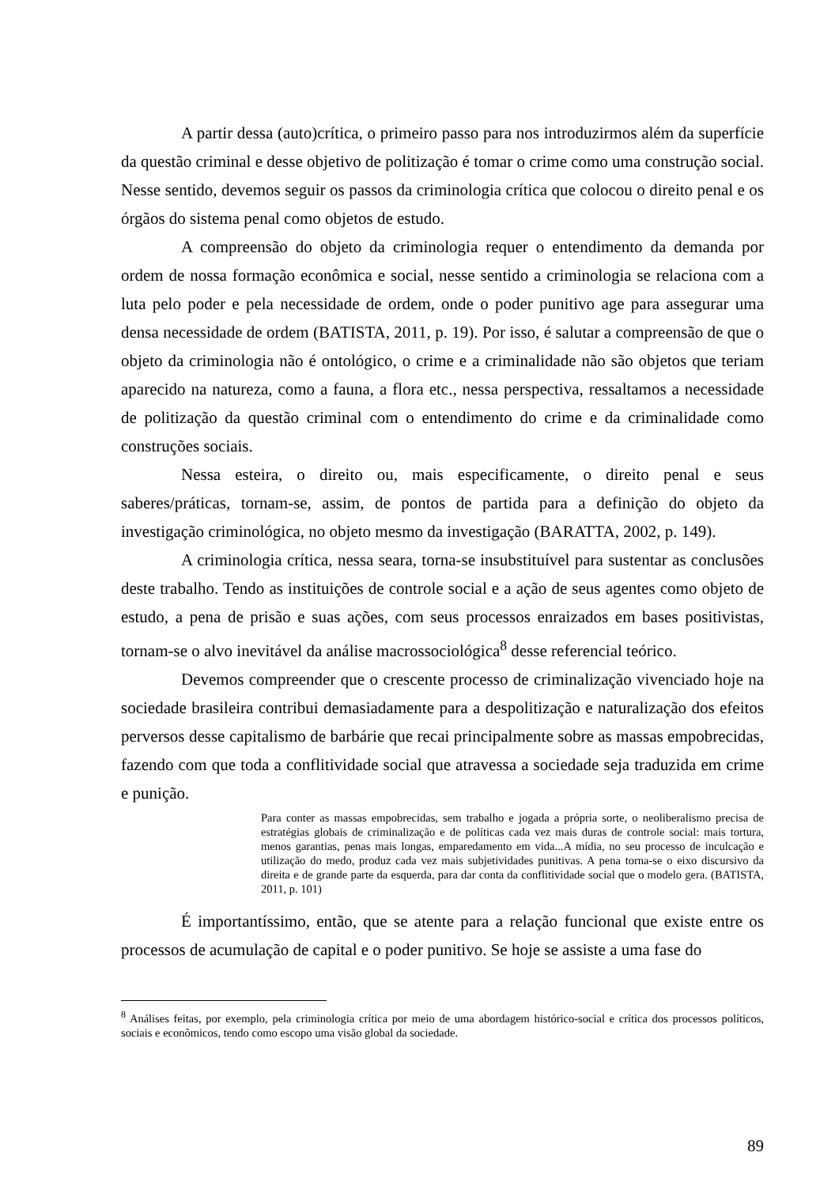A partir dessa (auto)crítica, o primeiro passo para nos introduzirmos além da superfície da questão criminal e desse objetivo de politização é tomar o crime como uma construção social. Nesse sentido, devemos seguir os passos da criminologia crítica que colocou o direito penal e os órgãos do sistema penal como objetos de estudo.
A compreensão do objeto da criminologia requer o entendimento da demanda por ordem de nossa formação econômica e social, nesse sentido a criminologia se relaciona com a luta pelo poder e pela necessidade de ordem, onde o poder punitivo age para assegurar uma densa necessidade de ordem (BATISTA, 2011, p. 19). Por isso, é salutar a compreensão de que o objeto da criminologia não é ontológico, o crime e a criminalidade não são objetos que teriam aparecido na natureza, como a fauna, a flora etc., nessa perspectiva, ressaltamos a necessidade de politização da questão criminal com o entendimento do crime e da criminalidade como construções sociais.
Nessa esteira, o direito ou, mais especificamente, o direito penal e seus saberes/práticas, tornam-se, assim, de pontos de partida para a definição do objeto da investigação criminológica, no objeto mesmo da investigação (BARATTA, 2002, p. 149).
A criminologia crítica, nessa seara, torna-se insubstituível para sustentar as conclusões deste trabalho. Tendo as instituições de controle social e a ação de seus agentes como objeto de estudo, a pena de prisão e suas ações, com seus processos enraizados em bases positivistas, tornam-se o alvo inevitável da análise macrossociológica<sup>8</sup> desse referencial teórico.
Devemos compreender que o crescente processo de criminalização vivenciado hoje na sociedade brasileira contribui demasiadamente para a despolitização e naturalização dos efeitos perversos desse capitalismo de barbárie que recai principalmente sobre as massas empobrecidas, fazendo com que toda a conflitividade social que atravessa a sociedade seja traduzida em crime e punição.
Para conter as massas empobrecidas, sem trabalho e jogada a própria sorte, o neoliberalismo precisa de estratégias globais de criminalização e de políticas cada vez mais duras de controle social: mais tortura, menos garantias, penas mais longas, emparedamento em vida...A mídia, no seu processo de inculcação e utilização do medo, produz cada vez mais subjetividades punitivas. A pena torna-se o eixo discursivo da direita e de grande parte da esquerda, para dar conta da conflitividade social que o modelo gera. (BATISTA, 2011, p. 101)
É importantíssimo, então, que se atente para a relação funcional que existe entre os processos de acumulação de capital e o poder punitivo. Se hoje se assiste a uma fase do
<sup>8</sup> Análises feitas, por exemplo, pela criminologia crítica por meio de uma abordagem histórico-social e crítica dos processos políticos, sociais e econômicos, tendo como escopo uma visão global da sociedade.
89